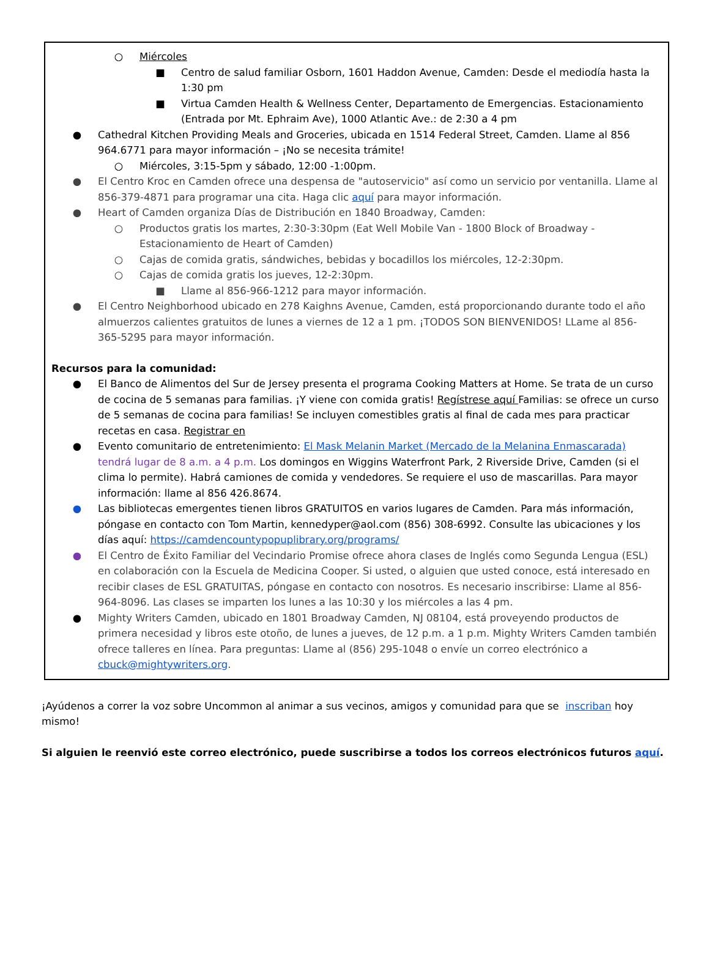○ Miércoles
■ Centro de salud familiar Osborn, 1601 Haddon Avenue, Camden: Desde el mediodía hasta la 1:30 pm
■ Virtua Camden Health & Wellness Center, Departamento de Emergencias. Estacionamiento (Entrada por Mt. Ephraim Ave), 1000 Atlantic Ave.: de 2:30 a 4 pm
● Cathedral Kitchen Providing Meals and Groceries, ubicada en 1514 Federal Street, Camden. Llame al 856 964.6771 para mayor información – ¡No se necesita trámite!
○ Miércoles, 3:15-5pm y sábado, 12:00 -1:00pm.
● El Centro Kroc en Camden ofrece una despensa de "autoservicio" así como un servicio por ventanilla. Llame al 856-379-4871 para programar una cita. Haga clic aquí para mayor información.
● Heart of Camden organiza Días de Distribución en 1840 Broadway, Camden:
○ Productos gratis los martes, 2:30-3:30pm (Eat Well Mobile Van - 1800 Block of Broadway - Estacionamiento de Heart of Camden)
○ Cajas de comida gratis, sándwiches, bebidas y bocadillos los miércoles, 12-2:30pm.
○ Cajas de comida gratis los jueves, 12-2:30pm.
■ Llame al 856-966-1212 para mayor información.
● El Centro Neighborhood ubicado en 278 Kaighns Avenue, Camden, está proporcionando durante todo el año almuerzos calientes gratuitos de lunes a viernes de 12 a 1 pm. ¡TODOS SON BIENVENIDOS! LLame al 856-365-5295 para mayor información.
Recursos para la comunidad:
● El Banco de Alimentos del Sur de Jersey presenta el programa Cooking Matters at Home. Se trata de un curso de cocina de 5 semanas para familias. ¡Y viene con comida gratis! Regístrese aquí Familias: se ofrece un curso de 5 semanas de cocina para familias! Se incluyen comestibles gratis al final de cada mes para practicar recetas en casa. Registrar en
● Evento comunitario de entretenimiento: El Mask Melanin Market (Mercado de la Melanina Enmascarada) tendrá lugar de 8 a.m. a 4 p.m. Los domingos en Wiggins Waterfront Park, 2 Riverside Drive, Camden (si el clima lo permite). Habrá camiones de comida y vendedores. Se requiere el uso de mascarillas. Para mayor información: llame al 856 426.8674.
● Las bibliotecas emergentes tienen libros GRATUITOS en varios lugares de Camden. Para más información, póngase en contacto con Tom Martin, kennedyper@aol.com (856) 308-6992. Consulte las ubicaciones y los días aquí: https://camdencountypopuplibrary.org/programs/
● El Centro de Éxito Familiar del Vecindario Promise ofrece ahora clases de Inglés como Segunda Lengua (ESL) en colaboración con la Escuela de Medicina Cooper. Si usted, o alguien que usted conoce, está interesado en recibir clases de ESL GRATUITAS, póngase en contacto con nosotros. Es necesario inscribirse: Llame al 856-964-8096. Las clases se imparten los lunes a las 10:30 y los miércoles a las 4 pm.
● Mighty Writers Camden, ubicado en 1801 Broadway Camden, NJ 08104, está proveyendo productos de primera necesidad y libros este otoño, de lunes a jueves, de 12 p.m. a 1 p.m. Mighty Writers Camden también ofrece talleres en línea. Para preguntas: Llame al (856) 295-1048 o envíe un correo electrónico a cbuck@mightywriters.org.
¡Ayúdenos a correr la voz sobre Uncommon al animar a sus vecinos, amigos y comunidad para que se inscriban hoy mismo!
Si alguien le reenvió este correo electrónico, puede suscribirse a todos los correos electrónicos futuros aquí.